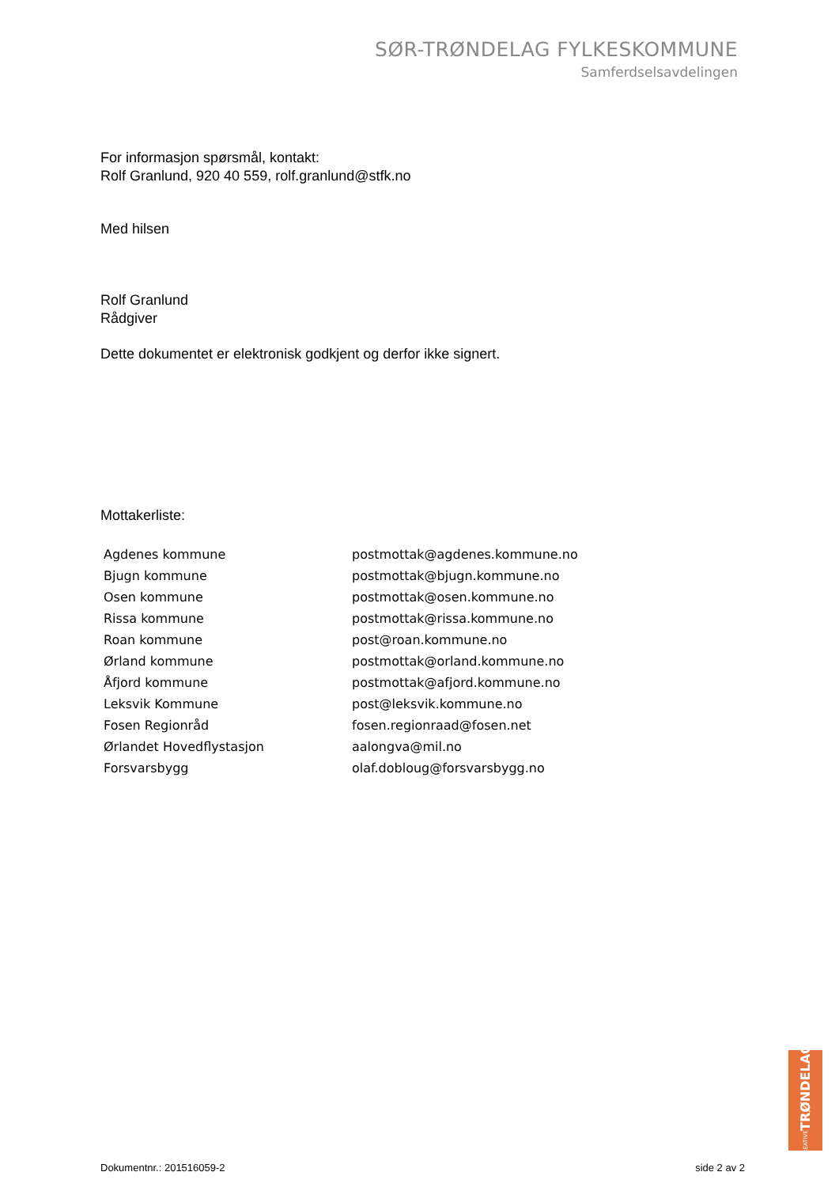SØR-TRØNDELAG FYLKESKOMMUNE
Samferdselsavdelingen
For informasjon spørsmål, kontakt:
Rolf Granlund, 920 40 559, rolf.granlund@stfk.no
Med hilsen
Rolf Granlund
Rådgiver
Dette dokumentet er elektronisk godkjent og derfor ikke signert.
Mottakerliste:
| Agdenes kommune | postmottak@agdenes.kommune.no |
| Bjugn kommune | postmottak@bjugn.kommune.no |
| Osen kommune | postmottak@osen.kommune.no |
| Rissa kommune | postmottak@rissa.kommune.no |
| Roan kommune | post@roan.kommune.no |
| Ørland kommune | postmottak@orland.kommune.no |
| Åfjord kommune | postmottak@afjord.kommune.no |
| Leksvik Kommune | post@leksvik.kommune.no |
| Fosen Regionråd | fosen.regionraad@fosen.net |
| Ørlandet Hovedflystasjon | aalongva@mil.no |
| Forsvarsbygg | olaf.dobloug@forsvarsbygg.no |
KREATIVE TRØNDELAG
Dokumentnr.: 201516059-2 side 2 av 2